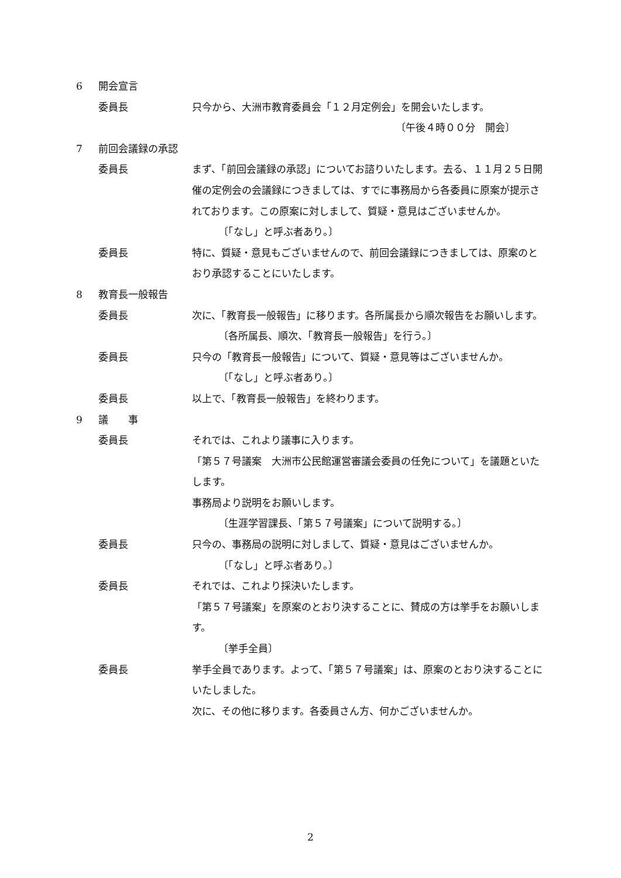6 開会宣言
委員長 只今から、大洲市教育委員会「１２月定例会」を開会いたします。
〔午後４時００分　開会〕
7 前回会議録の承認
委員長 まず、「前回会議録の承認」についてお諮りいたします。去る、１１月２５日開催の定例会の会議録につきましては、すでに事務局から各委員に原案が提示されております。この原案に対しまして、質疑・意見はございませんか。
〔「なし」と呼ぶ者あり。〕
委員長 特に、質疑・意見もございませんので、前回会議録につきましては、原案のとおり承認することにいたします。
8 教育長一般報告
委員長 次に、「教育長一般報告」に移ります。各所属長から順次報告をお願いします。
〔各所属長、順次、「教育長一般報告」を行う。〕
委員長 只今の「教育長一般報告」について、質疑・意見等はございませんか。
〔「なし」と呼ぶ者あり。〕
委員長 以上で、「教育長一般報告」を終わります。
9 議　　事
委員長 それでは、これより議事に入ります。
「第５７号議案　大洲市公民館運営審議会委員の任免について」を議題といたします。
事務局より説明をお願いします。
〔生涯学習課長、「第５７号議案」について説明する。〕
委員長 只今の、事務局の説明に対しまして、質疑・意見はございませんか。
〔「なし」と呼ぶ者あり。〕
委員長 それでは、これより採決いたします。
「第５７号議案」を原案のとおり決することに、賛成の方は挙手をお願いします。
〔挙手全員〕
委員長 挙手全員であります。よって、「第５７号議案」は、原案のとおり決することにいたしました。
次に、その他に移ります。各委員さん方、何かございませんか。
2